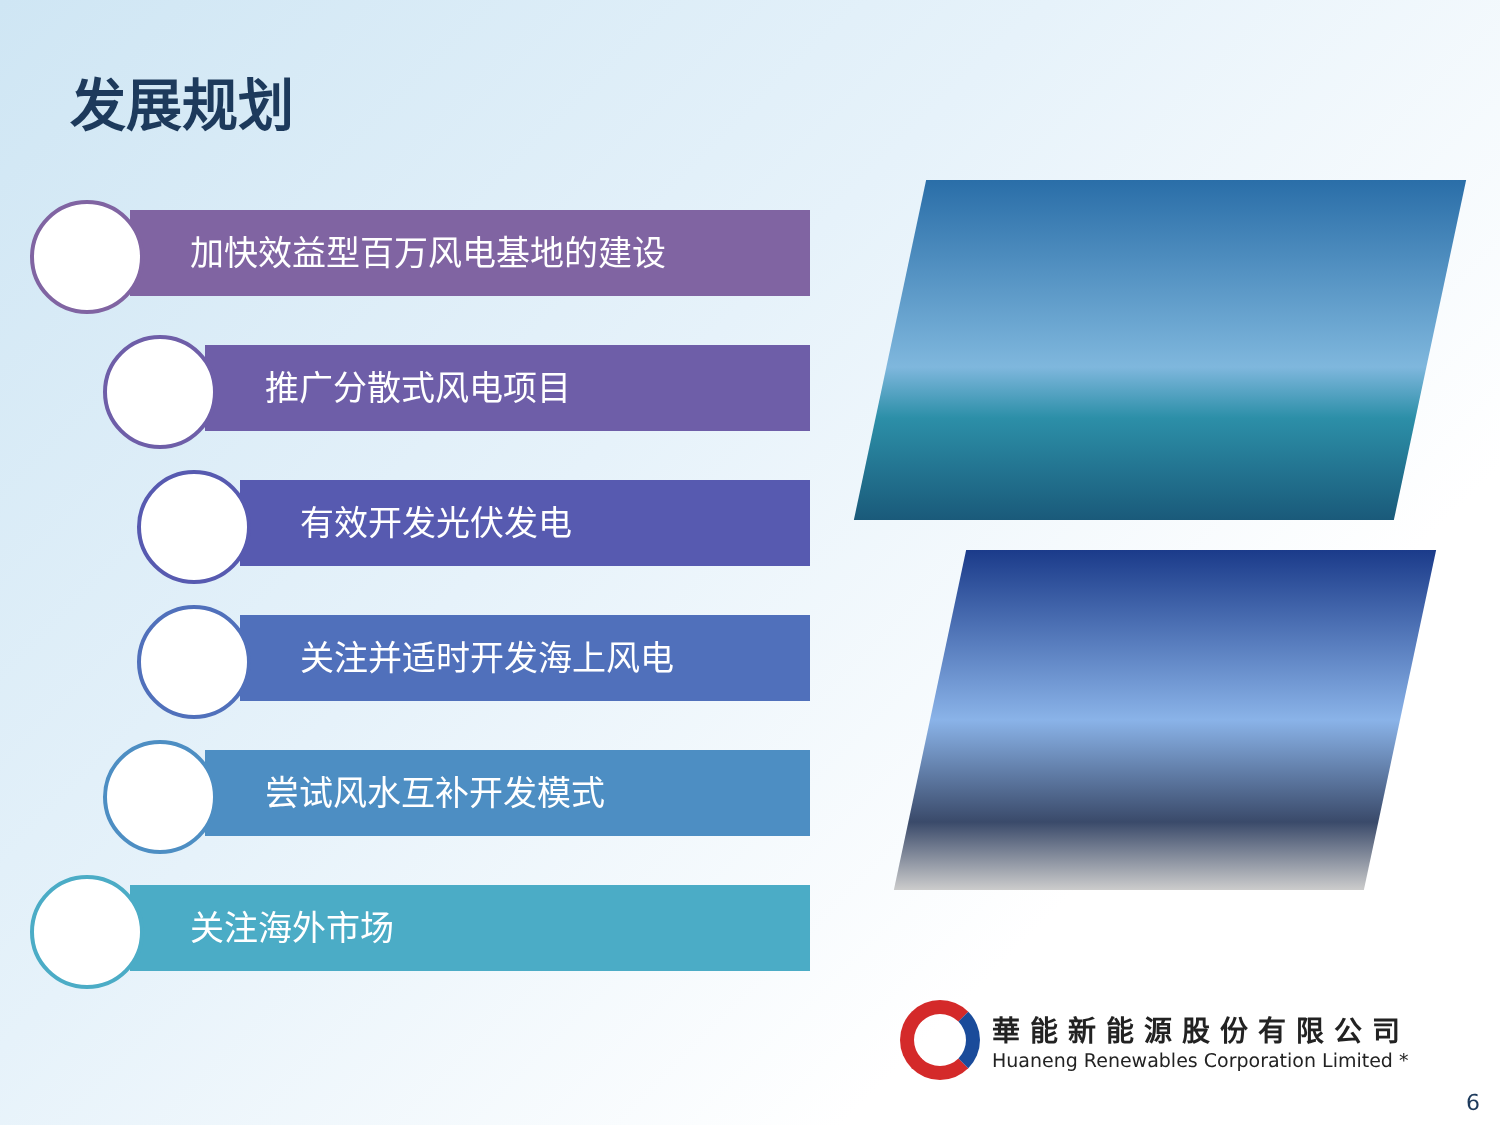发展规划
加快效益型百万风电基地的建设
推广分散式风电项目
有效开发光伏发电
关注并适时开发海上风电
尝试风水互补开发模式
关注海外市场
華能新能源股份有限公司
Huaneng Renewables Corporation Limited *
6